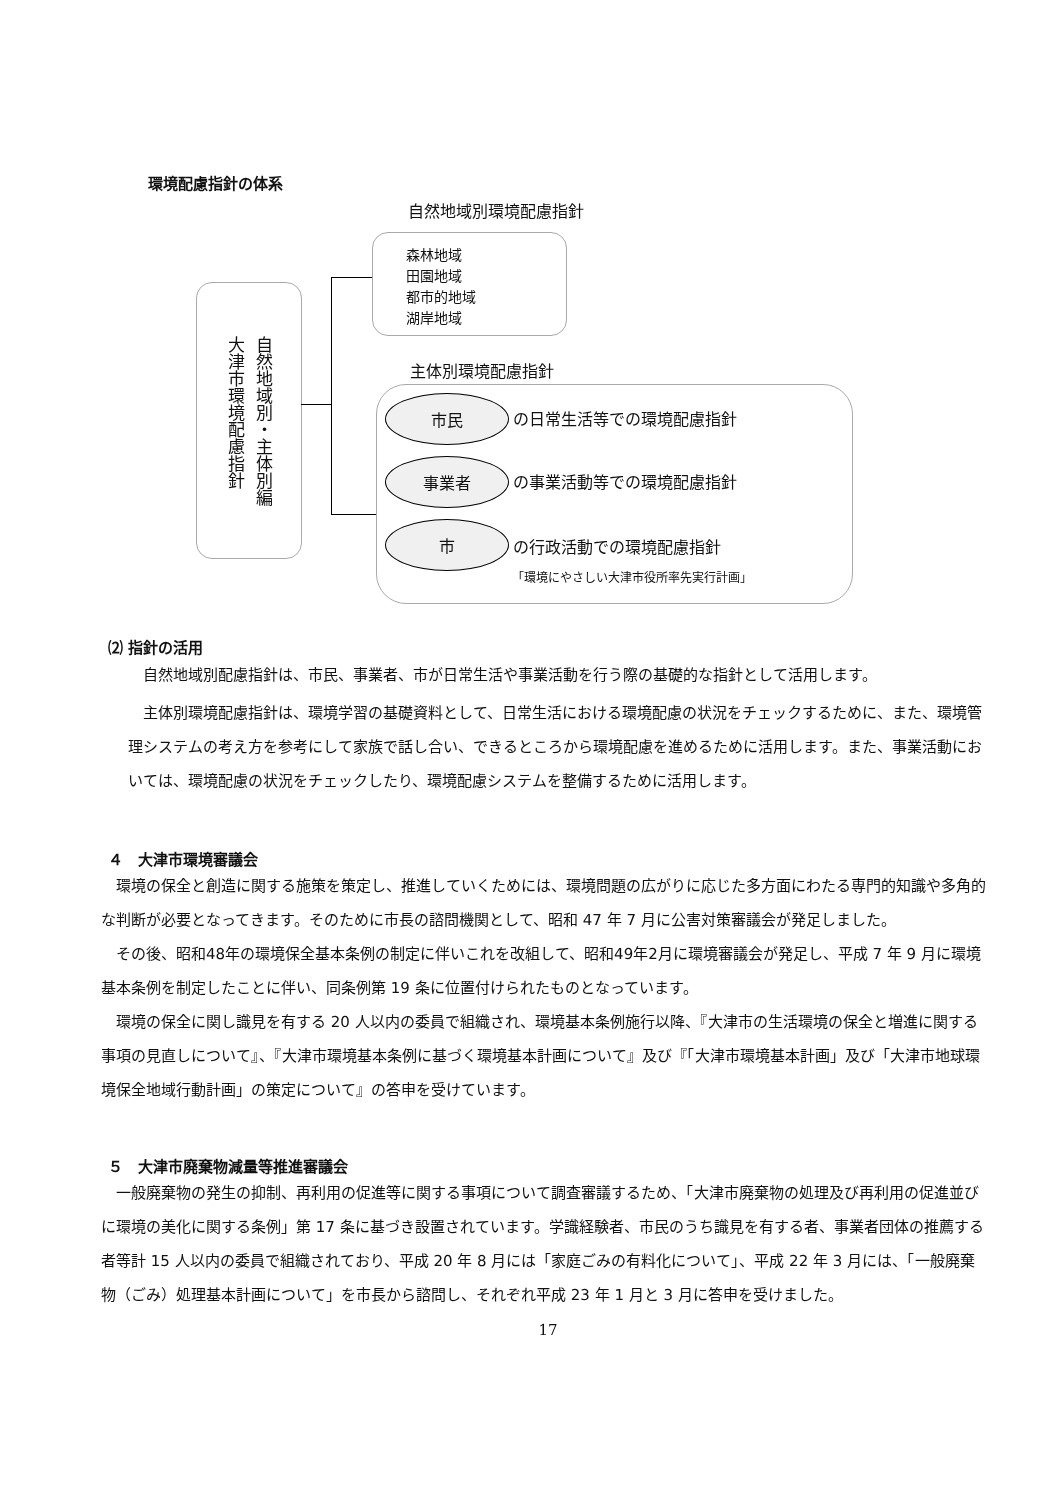環境配慮指針の体系
自然地域別環境配慮指針
森林地域
田園地域
都市的地域
湖岸地域
自然地域別・主体別編
大津市環境配慮指針
主体別環境配慮指針
市民
の日常生活等での環境配慮指針
事業者
の事業活動等での環境配慮指針
市
の行政活動での環境配慮指針
「環境にやさしい大津市役所率先実行計画」
⑵ 指針の活用
自然地域別配慮指針は、市民、事業者、市が日常生活や事業活動を行う際の基礎的な指針として活用します。
主体別環境配慮指針は、環境学習の基礎資料として、日常生活における環境配慮の状況をチェックするために、また、環境管理システムの考え方を参考にして家族で話し合い、できるところから環境配慮を進めるために活用します。また、事業活動においては、環境配慮の状況をチェックしたり、環境配慮システムを整備するために活用します。
４　大津市環境審議会
環境の保全と創造に関する施策を策定し、推進していくためには、環境問題の広がりに応じた多方面にわたる専門的知識や多角的な判断が必要となってきます。そのために市長の諮問機関として、昭和 47 年 7 月に公害対策審議会が発足しました。
その後、昭和48年の環境保全基本条例の制定に伴いこれを改組して、昭和49年2月に環境審議会が発足し、平成 7 年 9 月に環境基本条例を制定したことに伴い、同条例第 19 条に位置付けられたものとなっています。
環境の保全に関し識見を有する 20 人以内の委員で組織され、環境基本条例施行以降、『大津市の生活環境の保全と増進に関する事項の見直しについて』、『大津市環境基本条例に基づく環境基本計画について』及び『「大津市環境基本計画」及び「大津市地球環境保全地域行動計画」の策定について』の答申を受けています。
５　大津市廃棄物減量等推進審議会
一般廃棄物の発生の抑制、再利用の促進等に関する事項について調査審議するため、「大津市廃棄物の処理及び再利用の促進並びに環境の美化に関する条例」第 17 条に基づき設置されています。学識経験者、市民のうち識見を有する者、事業者団体の推薦する者等計 15 人以内の委員で組織されており、平成 20 年 8 月には「家庭ごみの有料化について」、平成 22 年 3 月には、「一般廃棄物（ごみ）処理基本計画について」を市長から諮問し、それぞれ平成 23 年 1 月と 3 月に答申を受けました。
17